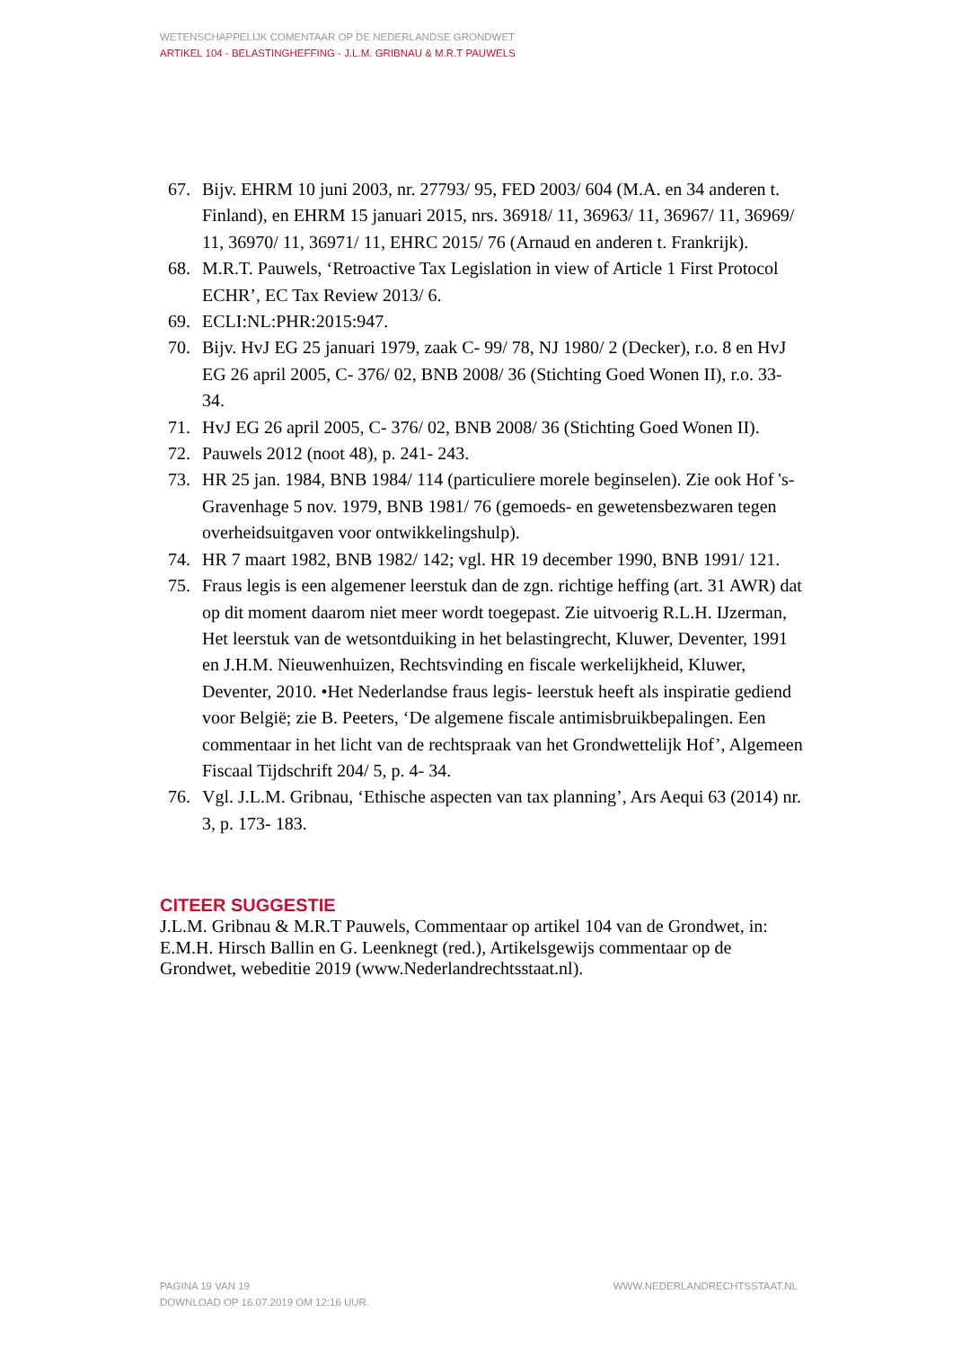WETENSCHAPPELIJK COMENTAAR OP DE NEDERLANDSE GRONDWET
ARTIKEL 104 - BELASTINGHEFFING - J.L.M. GRIBNAU & M.R.T PAUWELS
67. Bijv. EHRM 10 juni 2003, nr. 27793/ 95, FED 2003/ 604 (M.A. en 34 anderen t. Finland), en EHRM 15 januari 2015, nrs. 36918/ 11, 36963/ 11, 36967/ 11, 36969/ 11, 36970/ 11, 36971/ 11, EHRC 2015/ 76 (Arnaud en anderen t. Frankrijk).
68. M.R.T. Pauwels, ‘Retroactive Tax Legislation in view of Article 1 First Protocol ECHR’, EC Tax Review 2013/ 6.
69. ECLI:NL:PHR:2015:947.
70. Bijv. HvJ EG 25 januari 1979, zaak C- 99/ 78, NJ 1980/ 2 (Decker), r.o. 8 en HvJ EG 26 april 2005, C- 376/ 02, BNB 2008/ 36 (Stichting Goed Wonen II), r.o. 33- 34.
71. HvJ EG 26 april 2005, C- 376/ 02, BNB 2008/ 36 (Stichting Goed Wonen II).
72. Pauwels 2012 (noot 48), p. 241- 243.
73. HR 25 jan. 1984, BNB 1984/ 114 (particuliere morele beginselen). Zie ook Hof 's- Gravenhage 5 nov. 1979, BNB 1981/ 76 (gemoeds- en gewetensbezwaren tegen overheidsuitgaven voor ontwikkelingshulp).
74. HR 7 maart 1982, BNB 1982/ 142; vgl. HR 19 december 1990, BNB 1991/ 121.
75. Fraus legis is een algemener leerstuk dan de zgn. richtige heffing (art. 31 AWR) dat op dit moment daarom niet meer wordt toegepast. Zie uitvoerig R.L.H. IJzerman, Het leerstuk van de wetsontduiking in het belastingrecht, Kluwer, Deventer, 1991 en J.H.M. Nieuwenhuizen, Rechtsvinding en fiscale werkelijkheid, Kluwer, Deventer, 2010. •Het Nederlandse fraus legis- leerstuk heeft als inspiratie gediend voor België; zie B. Peeters, ‘De algemene fiscale antimisbruikbepalingen. Een commentaar in het licht van de rechtspraak van het Grondwettelijk Hof’, Algemeen Fiscaal Tijdschrift 204/ 5, p. 4- 34.
76. Vgl. J.L.M. Gribnau, ‘Ethische aspecten van tax planning’, Ars Aequi 63 (2014) nr. 3, p. 173- 183.
CITEER SUGGESTIE
J.L.M. Gribnau & M.R.T Pauwels, Commentaar op artikel 104 van de Grondwet, in: E.M.H. Hirsch Ballin en G. Leenknegt (red.), Artikelsgewijs commentaar op de Grondwet, webeditie 2019 (www.Nederlandrechtsstaat.nl).
WWW.NEDERLANDRECHTSSTAAT.NL PAGINA 19 VAN 19
DOWNLOAD OP 16.07.2019 OM 12:16 UUR.